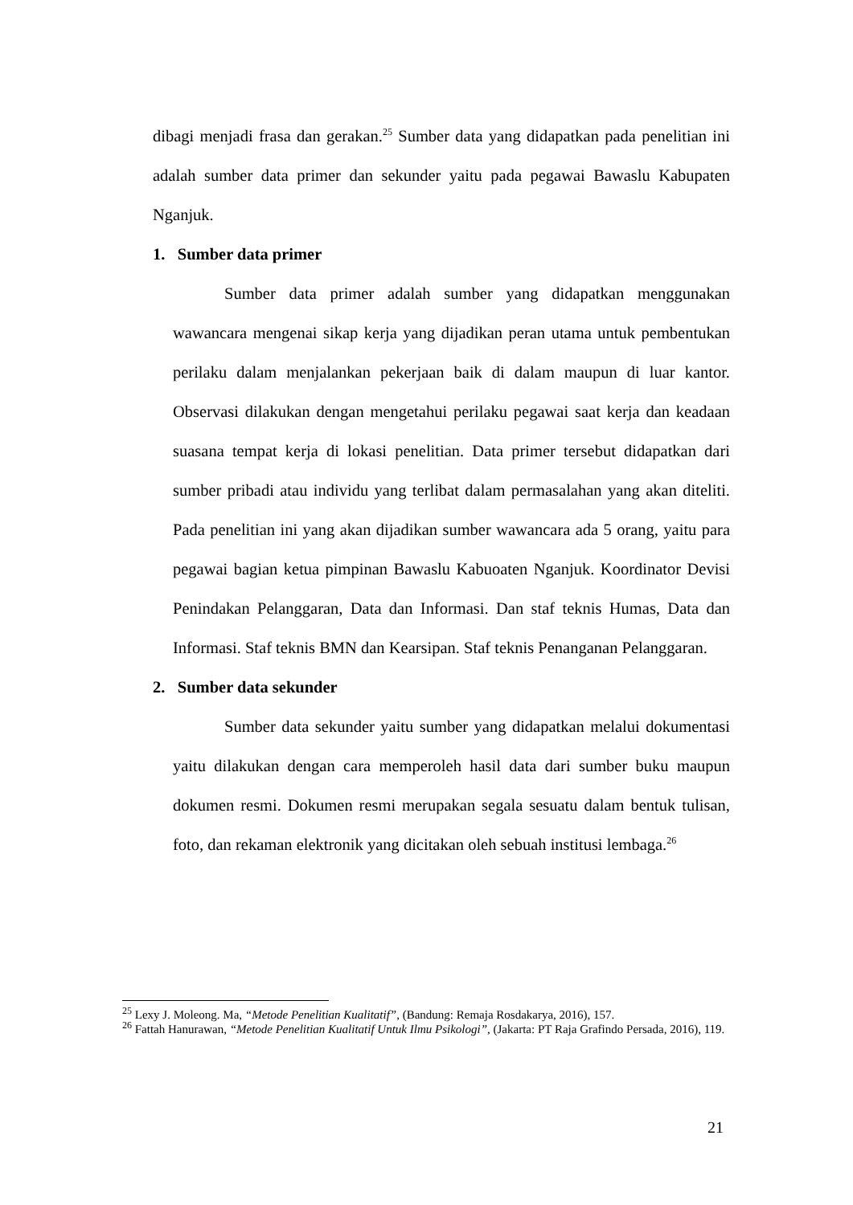dibagi menjadi frasa dan gerakan.<sup>25</sup> Sumber data yang didapatkan pada penelitian ini adalah sumber data primer dan sekunder yaitu pada pegawai Bawaslu Kabupaten Nganjuk.
1. Sumber data primer
Sumber data primer adalah sumber yang didapatkan menggunakan wawancara mengenai sikap kerja yang dijadikan peran utama untuk pembentukan perilaku dalam menjalankan pekerjaan baik di dalam maupun di luar kantor. Observasi dilakukan dengan mengetahui perilaku pegawai saat kerja dan keadaan suasana tempat kerja di lokasi penelitian. Data primer tersebut didapatkan dari sumber pribadi atau individu yang terlibat dalam permasalahan yang akan diteliti. Pada penelitian ini yang akan dijadikan sumber wawancara ada 5 orang, yaitu para pegawai bagian ketua pimpinan Bawaslu Kabuoaten Nganjuk. Koordinator Devisi Penindakan Pelanggaran, Data dan Informasi. Dan staf teknis Humas, Data dan Informasi. Staf teknis BMN dan Kearsipan. Staf teknis Penanganan Pelanggaran.
2. Sumber data sekunder
Sumber data sekunder yaitu sumber yang didapatkan melalui dokumentasi yaitu dilakukan dengan cara memperoleh hasil data dari sumber buku maupun dokumen resmi. Dokumen resmi merupakan segala sesuatu dalam bentuk tulisan, foto, dan rekaman elektronik yang dicitakan oleh sebuah institusi lembaga.<sup>26</sup>
<sup>25</sup> Lexy J. Moleong. Ma, “Metode Penelitian Kualitatif”, (Bandung: Remaja Rosdakarya, 2016), 157.
<sup>26</sup> Fattah Hanurawan, “Metode Penelitian Kualitatif Untuk Ilmu Psikologi”, (Jakarta: PT Raja Grafindo Persada, 2016), 119.
21